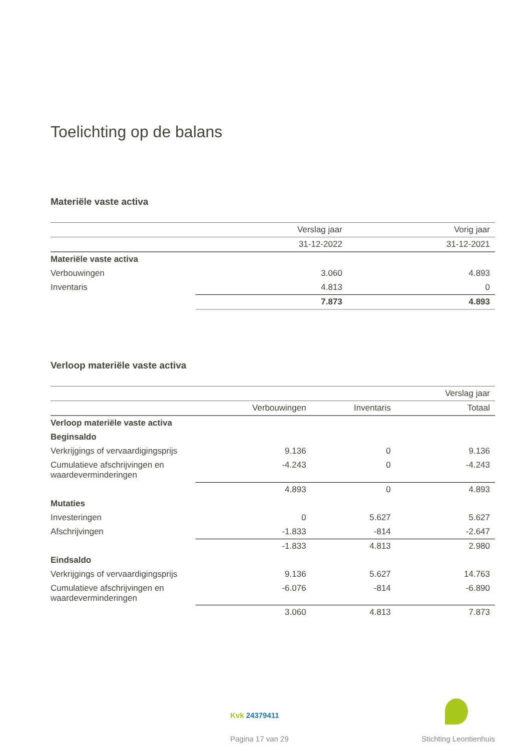Toelichting op de balans
Materiële vaste activa
| | Verslag jaar | Vorig jaar |
| --- | --- | --- |
| | 31-12-2022 | 31-12-2021 |
| Materiële vaste activa | | |
| Verbouwingen | 3.060 | 4.893 |
| Inventaris | 4.813 | 0 |
| | 7.873 | 4.893 |
Verloop materiële vaste activa
| | | | Verslag jaar |
| --- | --- | --- | --- |
| | Verbouwingen | Inventaris | Totaal |
| Verloop materiële vaste activa | | | |
| Beginsaldo | | | |
| Verkrijgings of vervaardigingsprijs | 9.136 | 0 | 9.136 |
| Cumulatieve afschrijvingen en waardeverminderingen | -4.243 | 0 | -4.243 |
| | 4.893 | 0 | 4.893 |
| Mutaties | | | |
| Investeringen | 0 | 5.627 | 5.627 |
| Afschrijvingen | -1.833 | -814 | -2.647 |
| | -1.833 | 4.813 | 2.980 |
| Eindsaldo | | | |
| Verkrijgings of vervaardigingsprijs | 9.136 | 5.627 | 14.763 |
| Cumulatieve afschrijvingen en waardeverminderingen | -6.076 | -814 | -6.890 |
| | 3.060 | 4.813 | 7.873 |
Kvk 24379411
Pagina 17 van 29 Stichting Leontienhuis